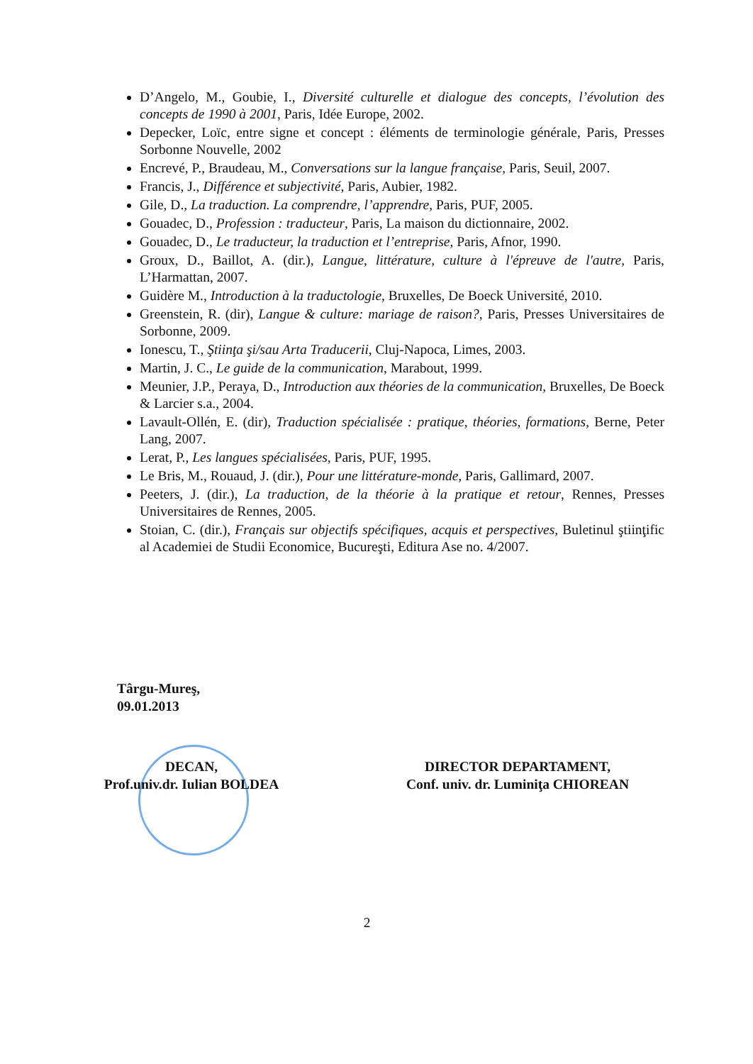D’Angelo, M., Goubie, I., Diversité culturelle et dialogue des concepts, l’évolution des concepts de 1990 à 2001, Paris, Idée Europe, 2002.
Depecker, Loïc, entre signe et concept : éléments de terminologie générale, Paris, Presses Sorbonne Nouvelle, 2002
Encrevé, P., Braudeau, M., Conversations sur la langue française, Paris, Seuil, 2007.
Francis, J., Différence et subjectivité, Paris, Aubier, 1982.
Gile, D., La traduction. La comprendre, l’apprendre, Paris, PUF, 2005.
Gouadec, D., Profession : traducteur, Paris, La maison du dictionnaire, 2002.
Gouadec, D., Le traducteur, la traduction et l’entreprise, Paris, Afnor, 1990.
Groux, D., Baillot, A. (dir.), Langue, littérature, culture à l'épreuve de l'autre, Paris, L’Harmattan, 2007.
Guidère M., Introduction à la traductologie, Bruxelles, De Boeck Université, 2010.
Greenstein, R. (dir), Langue & culture: mariage de raison?, Paris, Presses Universitaires de Sorbonne, 2009.
Ionescu, T., Ştiinţa şi/sau Arta Traducerii, Cluj-Napoca, Limes, 2003.
Martin, J. C., Le guide de la communication, Marabout, 1999.
Meunier, J.P., Peraya, D., Introduction aux théories de la communication, Bruxelles, De Boeck & Larcier s.a., 2004.
Lavault-Ollén, E. (dir), Traduction spécialisée : pratique, théories, formations, Berne, Peter Lang, 2007.
Lerat, P., Les langues spécialisées, Paris, PUF, 1995.
Le Bris, M., Rouaud, J. (dir.), Pour une littérature-monde, Paris, Gallimard, 2007.
Peeters, J. (dir.), La traduction, de la théorie à la pratique et retour, Rennes, Presses Universitaires de Rennes, 2005.
Stoian, C. (dir.), Français sur objectifs spécifiques, acquis et perspectives, Buletinul ştiinţific al Academiei de Studii Economice, Bucureşti, Editura Ase no. 4/2007.
Târgu-Mureş,
09.01.2013
DECAN,
Prof.univ.dr. Iulian BOLDEA
DIRECTOR DEPARTAMENT,
Conf. univ. dr. Luminiţa CHIOREAN
2